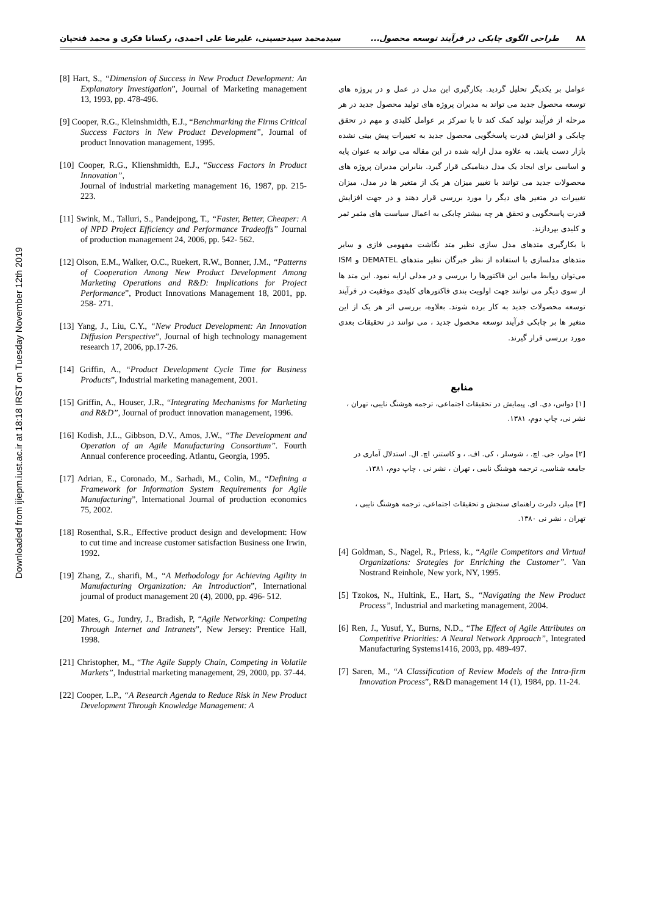Downloaded from ijiepm.iust.ac.ir at 18:18 IRST on Tuesday November 12th 2019
۸۸ طراحی الگوی چابکی در فرآیند توسعه محصول... سیدمحمد سیدحسینی، علیرضا علی احمدی، رکسانا فکری و محمد فتحیان
عوامل بر یکدیگر تحلیل گردید. بکارگیری این مدل در عمل و در پروژه های توسعه محصول جدید می تواند به مدیران پروژه های تولید محصول جدید در هر مرحله از فرآیند تولید کمک کند تا با تمرکز بر عوامل کلیدی و مهم در تحقق چابکی و افزایش قدرت پاسخگویی محصول جدید به تغییرات پیش بینی نشده بازار دست یابند. به علاوه مدل ارایه شده در این مقاله می تواند به عنوان پایه و اساسی برای ایجاد یک مدل دینامیکی قرار گیرد. بنابراین مدیران پروژه های محصولات جدید می توانند با تغییر میزان هر یک از متغیر ها در مدل، میزان تغییرات در متغیر های دیگر را مورد بررسی قرار دهند و در جهت افزایش قدرت پاسخگویی و تحقق هر چه بیشتر چابکی به اعمال سیاست های مثمر ثمر و کلیدی بپردازند.
با بکارگیری متدهای مدل سازی نظیر متد نگاشت مفهومی فازی و سایر متدهای مدلسازی با استفاده از نظر خبرگان نظیر متدهای DEMATEL و ISM می‌توان روابط مابین این فاکتورها را بررسی و در مدلی ارایه نمود. این متد ها از سوی دیگر می توانند جهت اولویت بندی فاکتورهای کلیدی موفقیت در فرآیند توسعه محصولات جدید به کار برده شوند. بعلاوه، بررسی اثر هر یک از این متغیر ها بر چابکی فرآیند توسعه محصول جدید ، می توانند در تحقیقات بعدی مورد بررسی قرار گیرند.
منابع
[۱] دواس، دی. ای. پیمایش در تحقیقات اجتماعی، ترجمه هوشنگ نایبی، تهران ، نشر نی، چاپ دوم، ۱۳۸۱.
[۲] مولر، جی. اچ. ، شوسلر ، کی. اف. ، و کاستنر، اچ. ال. استدلال آماری در جامعه شناسی، ترجمه هوشنگ نایبی ، تهران ، نشر نی ، چاپ دوم، ۱۳۸۱.
[۳] میلر، دلبرت راهنمای سنجش و تحقیقات اجتماعی، ترجمه هوشنگ نایبی ، تهران ، نشر نی ۱۳۸۰.
[4] Goldman, S., Nagel, R., Priess, k., “Agile Competitors and Virtual Organizations: Srategies for Enriching the Customer”. Van Nostrand Reinhole, New york, NY, 1995.
[5] Tzokos, N., Hultink, E., Hart, S., “Navigating the New Product Process”, Industrial and marketing management, 2004.
[6] Ren, J., Yusuf, Y., Burns, N.D., “The Effect of Agile Attributes on Competitive Priorities: A Neural Network Approach”, Integrated Manufacturing Systems1416, 2003, pp. 489-497.
[7] Saren, M., “A Classification of Review Models of the Intra-firm Innovation Process”, R&D management 14 (1), 1984, pp. 11-24.
[8] Hart, S., “Dimension of Success in New Product Development: An Explanatory Investigation”, Journal of Marketing management 13, 1993, pp. 478-496.
[9] Cooper, R.G., Kleinshmidth, E.J., “Benchmarking the Firms Critical Success Factors in New Product Development”, Journal of product Innovation management, 1995.
[10] Cooper, R.G., Klienshmidth, E.J., “Success Factors in Product Innovation”,
Journal of industrial marketing management 16, 1987, pp. 215- 223.
[11] Swink, M., Talluri, S., Pandejpong, T., “Faster, Better, Cheaper: A of NPD Project Efficiency and Performance Tradeoffs” Journal of production management 24, 2006, pp. 542- 562.
[12] Olson, E.M., Walker, O.C., Ruekert, R.W., Bonner, J.M., “Patterns of Cooperation Among New Product Development Among Marketing Operations and R&D: Implications for Project Performance”, Product Innovations Management 18, 2001, pp. 258- 271.
[13] Yang, J., Liu, C.Y., “New Product Development: An Innovation Diffusion Perspective”, Journal of high technology management research 17, 2006, pp.17-26.
[14] Griffin, A., “Product Development Cycle Time for Business Products”, Industrial marketing management, 2001.
[15] Griffin, A., Houser, J.R., “Integrating Mechanisms for Marketing and R&D”, Journal of product innovation management, 1996.
[16] Kodish, J.L., Gibbson, D.V., Amos, J.W., “The Development and Operation of an Agile Manufacturing Consortium”. Fourth Annual conference proceeding. Atlantu, Georgia, 1995.
[17] Adrian, E., Coronado, M., Sarhadi, M., Colin, M., “Defining a Framework for Information System Requirements for Agile Manufacturing”, International Journal of production economics 75, 2002.
[18] Rosenthal, S.R., Effective product design and development: How to cut time and increase customer satisfaction Business one Irwin, 1992.
[19] Zhang, Z., sharifi, M., “A Methodology for Achieving Agility in Manufacturing Organization: An Introduction”, International journal of product management 20 (4), 2000, pp. 496- 512.
[20] Mates, G., Jundry, J., Bradish, P, “Agile Networking: Competing Through Internet and Intranets”, New Jersey: Prentice Hall, 1998.
[21] Christopher, M., “The Agile Supply Chain, Competing in Volatile Markets”, Industrial marketing management, 29, 2000, pp. 37-44.
[22] Cooper, L.P., “A Research Agenda to Reduce Risk in New Product Development Through Knowledge Management: A